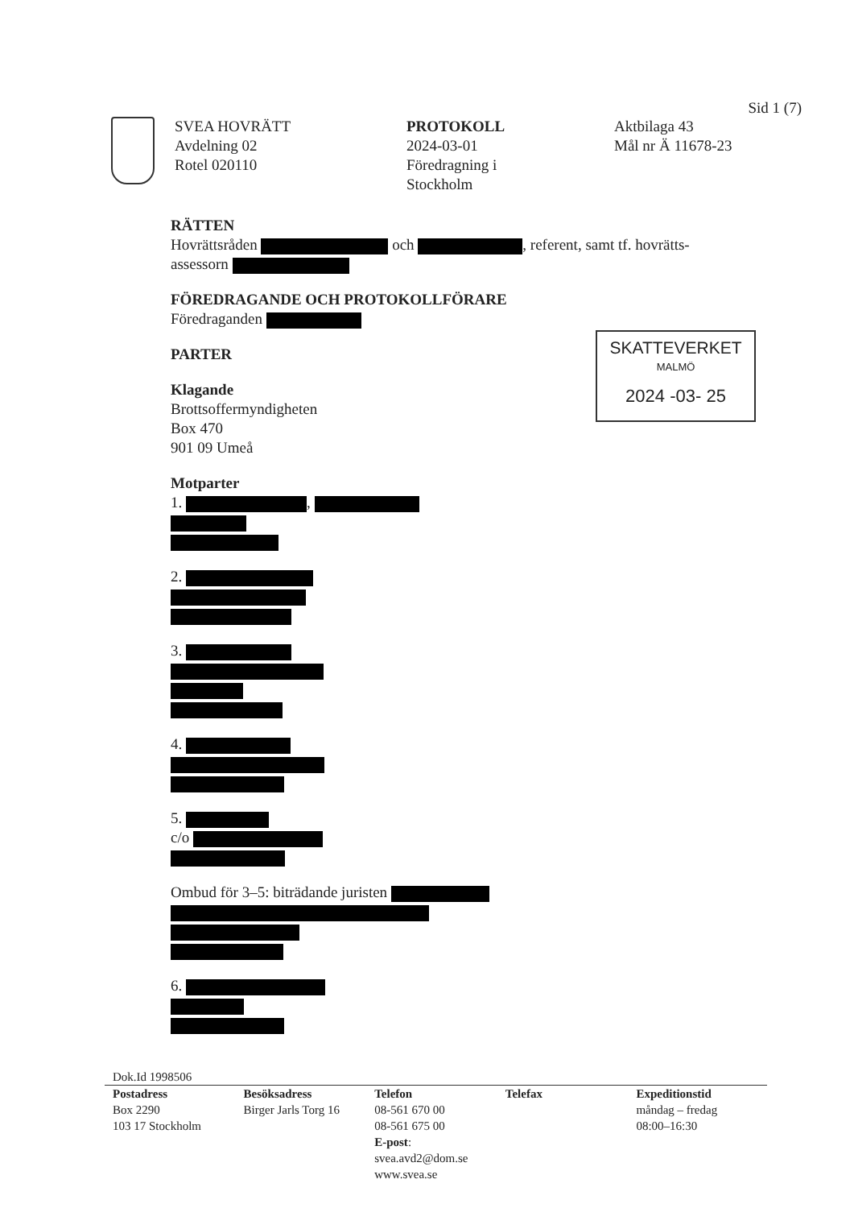Sid 1 (7)
SVEA HOVRÄTT
Avdelning 02
Rotel 020110
PROTOKOLL
2024-03-01
Föredragning i
Stockholm
Aktbilaga 43
Mål nr Ä 11678-23
RÄTTEN
Hovrättsråden och , referent, samt tf. hovrätts-
assessorn
FÖREDRAGANDE OCH PROTOKOLLFÖRARE
Föredraganden
PARTER
Klagande
Brottsoffermyndigheten
Box 470
901 09 Umeå
Motparter
1. ,
2.
3.
4.
5.
c/o
Ombud för 3–5: biträdande juristen
6.
SKATTEVERKET
MALMÖ
2024 -03- 25
Dok.Id 1998506
Postadress
Box 2290
103 17 Stockholm
Besöksadress
Birger Jarls Torg 16
Telefon
08-561 670 00
08-561 675 00
E-post: svea.avd2@dom.se
www.svea.se
Telefax Expeditionstid
måndag – fredag
08:00–16:30